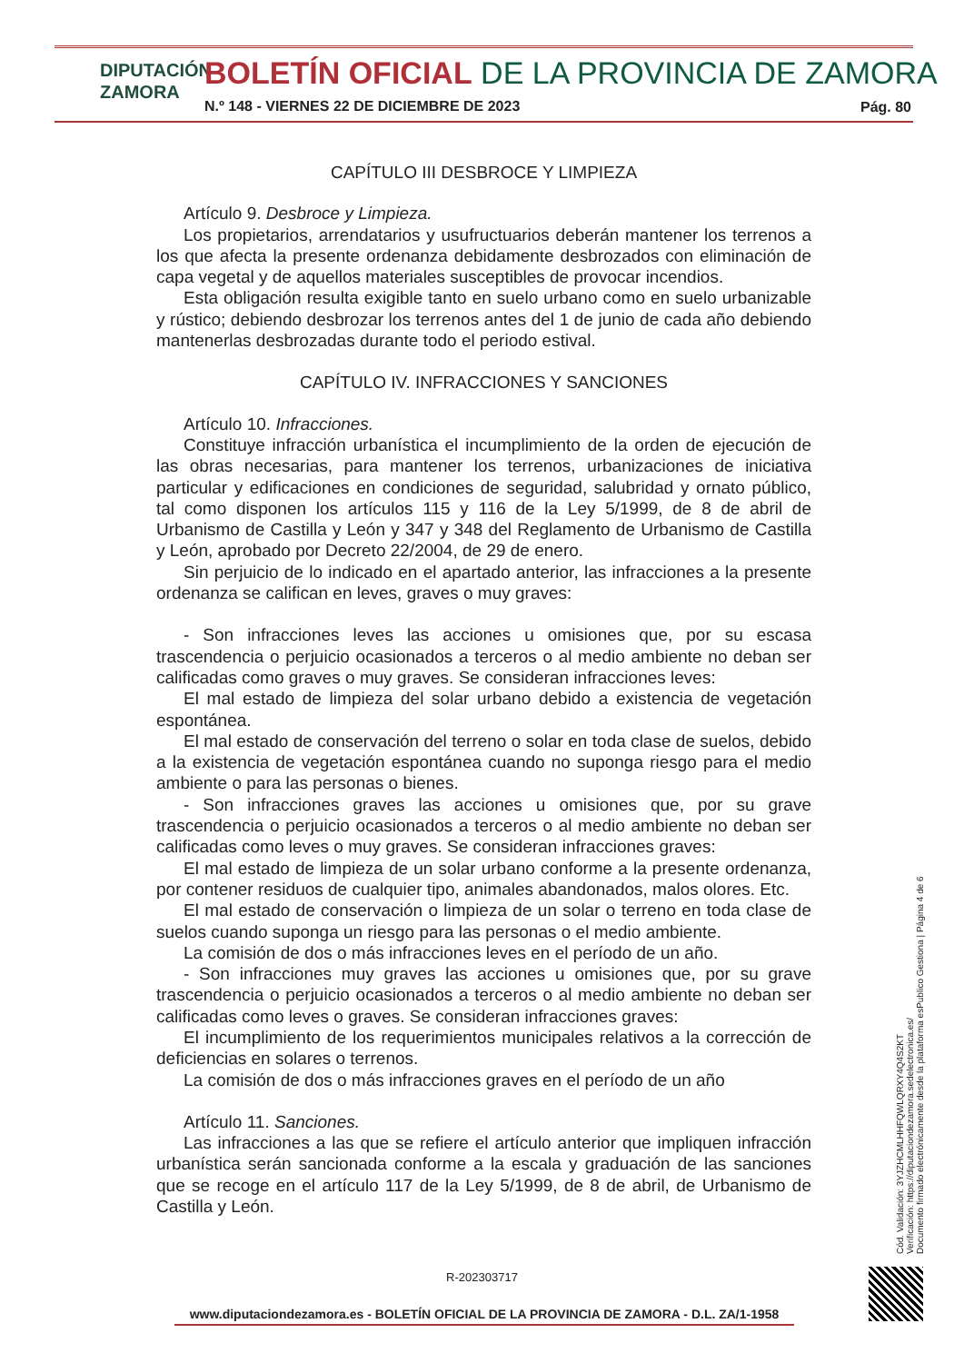DIPUTACIÓN
ZAMORA
BOLETÍN OFICIAL DE LA PROVINCIA DE ZAMORA
N.º 148 - VIERNES 22 DE DICIEMBRE DE 2023
Pág. 80
CAPÍTULO III DESBROCE Y LIMPIEZA
Artículo 9. Desbroce y Limpieza.
Los propietarios, arrendatarios y usufructuarios deberán mantener los terrenos a los que afecta la presente ordenanza debidamente desbrozados con eliminación de capa vegetal y de aquellos materiales susceptibles de provocar incendios.
Esta obligación resulta exigible tanto en suelo urbano como en suelo urbanizable y rústico; debiendo desbrozar los terrenos antes del 1 de junio de cada año debiendo mantenerlas desbrozadas durante todo el periodo estival.
CAPÍTULO IV. INFRACCIONES Y SANCIONES
Artículo 10. Infracciones.
Constituye infracción urbanística el incumplimiento de la orden de ejecución de las obras necesarias, para mantener los terrenos, urbanizaciones de iniciativa particular y edificaciones en condiciones de seguridad, salubridad y ornato público, tal como disponen los artículos 115 y 116 de la Ley 5/1999, de 8 de abril de Urbanismo de Castilla y León y 347 y 348 del Reglamento de Urbanismo de Castilla y León, aprobado por Decreto 22/2004, de 29 de enero.
Sin perjuicio de lo indicado en el apartado anterior, las infracciones a la presente ordenanza se califican en leves, graves o muy graves:
- Son infracciones leves las acciones u omisiones que, por su escasa trascendencia o perjuicio ocasionados a terceros o al medio ambiente no deban ser calificadas como graves o muy graves. Se consideran infracciones leves:
El mal estado de limpieza del solar urbano debido a existencia de vegetación espontánea.
El mal estado de conservación del terreno o solar en toda clase de suelos, debido a la existencia de vegetación espontánea cuando no suponga riesgo para el medio ambiente o para las personas o bienes.
- Son infracciones graves las acciones u omisiones que, por su grave trascendencia o perjuicio ocasionados a terceros o al medio ambiente no deban ser calificadas como leves o muy graves. Se consideran infracciones graves:
El mal estado de limpieza de un solar urbano conforme a la presente ordenanza, por contener residuos de cualquier tipo, animales abandonados, malos olores. Etc.
El mal estado de conservación o limpieza de un solar o terreno en toda clase de suelos cuando suponga un riesgo para las personas o el medio ambiente.
La comisión de dos o más infracciones leves en el período de un año.
- Son infracciones muy graves las acciones u omisiones que, por su grave trascendencia o perjuicio ocasionados a terceros o al medio ambiente no deban ser calificadas como leves o graves. Se consideran infracciones graves:
El incumplimiento de los requerimientos municipales relativos a la corrección de deficiencias en solares o terrenos.
La comisión de dos o más infracciones graves en el período de un año
Artículo 11. Sanciones.
Las infracciones a las que se refiere el artículo anterior que impliquen infracción urbanística serán sancionada conforme a la escala y graduación de las sanciones que se recoge en el artículo 117 de la Ley 5/1999, de 8 de abril, de Urbanismo de Castilla y León.
Cód. Validación: 3YJZHCMLHHFQWLQRXY4Q4S2KT
Verificación: https://diputaciondezamora.sedelectronica.es/
Documento firmado electrónicamente desde la plataforma esPublico Gestiona | Página 4 de 6
R-202303717
www.diputaciondezamora.es - BOLETÍN OFICIAL DE LA PROVINCIA DE ZAMORA - D.L. ZA/1-1958